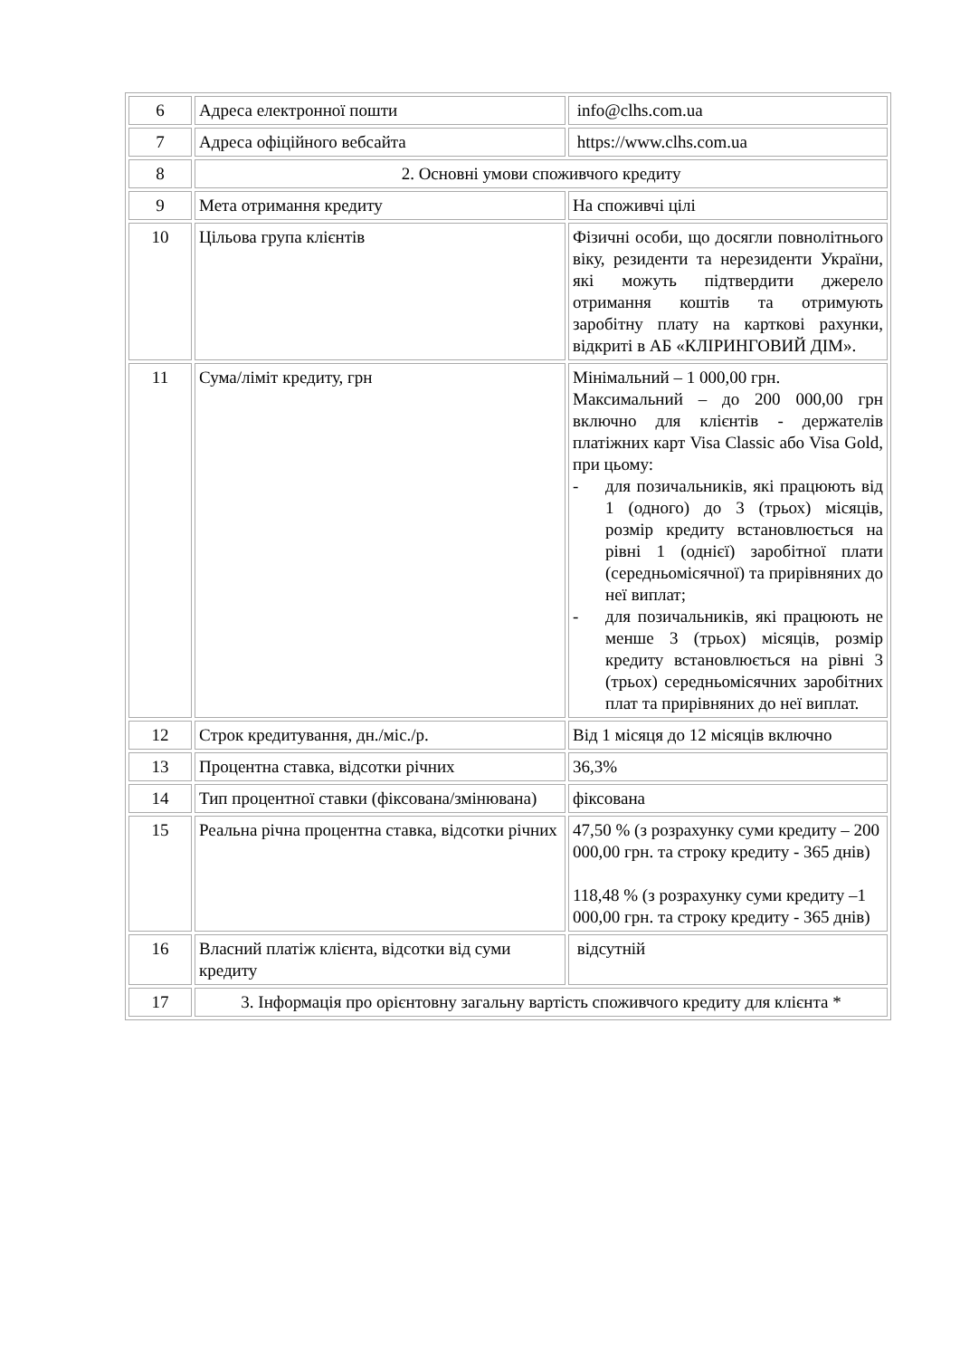| 6 | Адреса електронної пошти | info@clhs.com.ua |
| 7 | Адреса офіційного вебсайта | https://www.clhs.com.ua |
| 8 | 2. Основні умови споживчого кредиту | |
| 9 | Мета отримання кредиту | На споживчі цілі |
| 10 | Цільова група клієнтів | Фізичні особи, що досягли повнолітнього віку, резиденти та нерезиденти України, які можуть підтвердити джерело отримання коштів та отримують заробітну плату на карткові рахунки, відкриті в АБ «КЛІРИНГОВИЙ ДІМ». |
| 11 | Сума/ліміт кредиту, грн | Мінімальний – 1 000,00 грн. Максимальний – до 200 000,00 грн включно для клієнтів - держателів платіжних карт Visa Classic або Visa Gold, при цьому: - для позичальників, які працюють від 1 (одного) до 3 (трьох) місяців, розмір кредиту встановлюється на рівні 1 (однієї) заробітної плати (середньомісячної) та прирівняних до неї виплат; - для позичальників, які працюють не менше 3 (трьох) місяців, розмір кредиту встановлюється на рівні 3 (трьох) середньомісячних заробітних плат та прирівняних до неї виплат. |
| 12 | Строк кредитування, дн./міс./р. | Від 1 місяця до 12 місяців включно |
| 13 | Процентна ставка, відсотки річних | 36,3% |
| 14 | Тип процентної ставки (фіксована/змінювана) | фіксована |
| 15 | Реальна річна процентна ставка, відсотки річних | 47,50 % (з розрахунку суми кредиту – 200 000,00 грн. та строку кредиту - 365 днів) 118,48 % (з розрахунку суми кредиту –1 000,00 грн. та строку кредиту - 365 днів) |
| 16 | Власний платіж клієнта, відсотки від суми кредиту | відсутній |
| 17 | 3. Інформація про орієнтовну загальну вартість споживчого кредиту для клієнта * | |